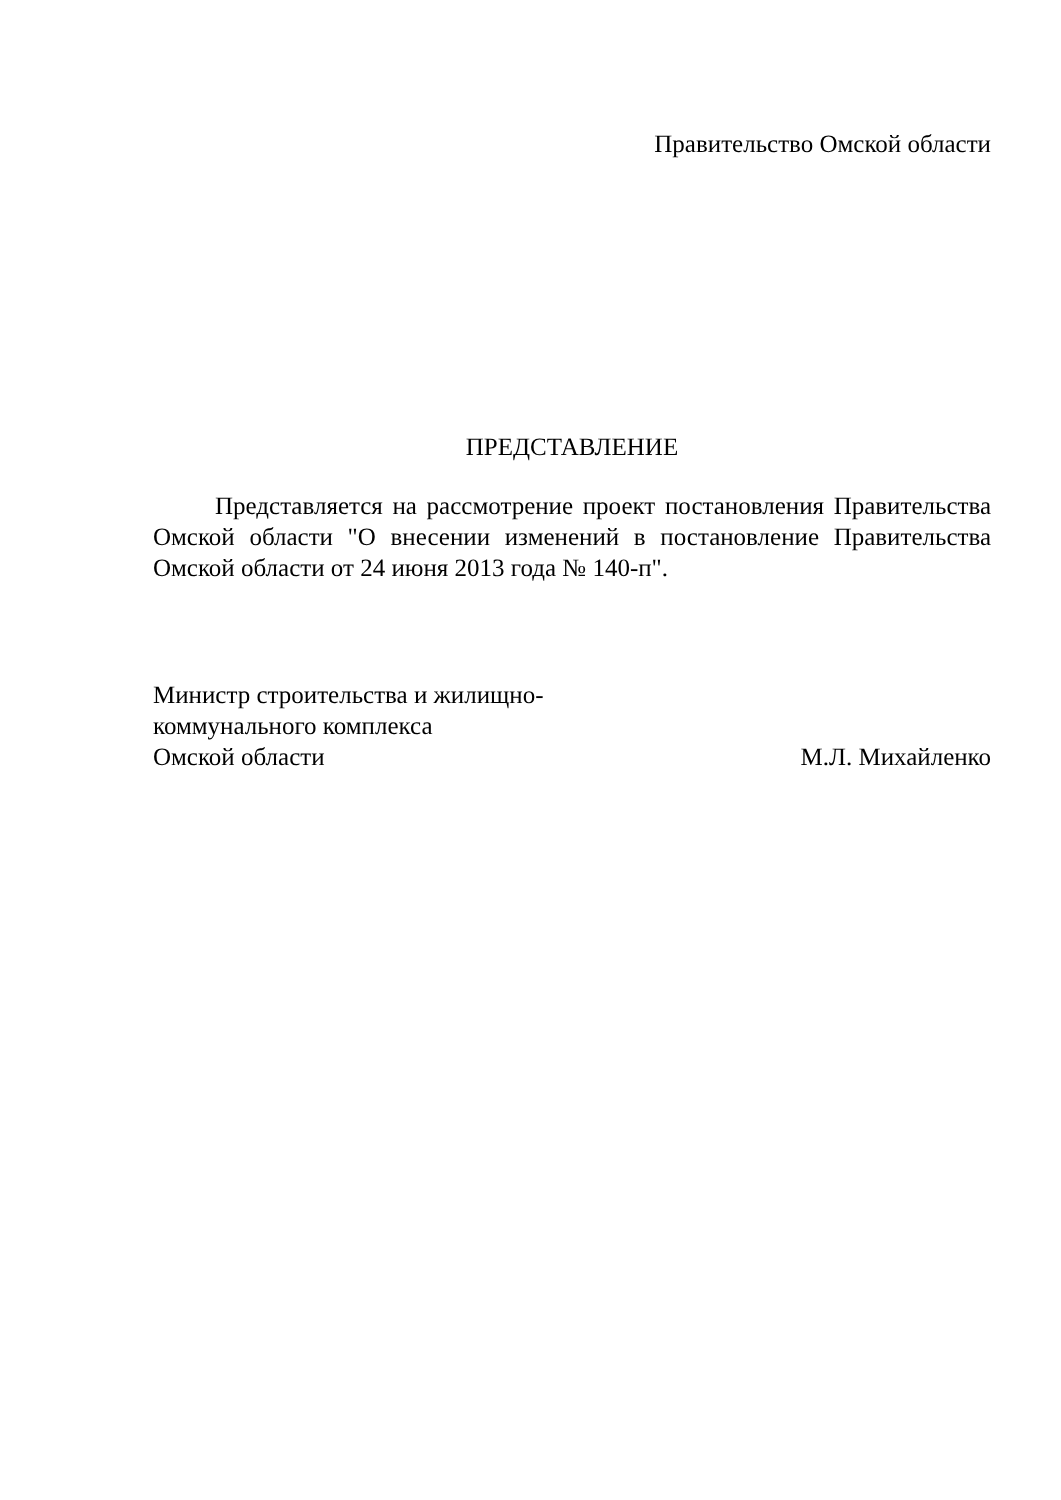Правительство Омской области
ПРЕДСТАВЛЕНИЕ
Представляется на рассмотрение проект постановления Правительства Омской области "О внесении изменений в постановление Правительства Омской области от 24 июня 2013 года № 140-п".
Министр строительства и жилищно-
коммунального комплекса
Омской области
М.Л. Михайленко